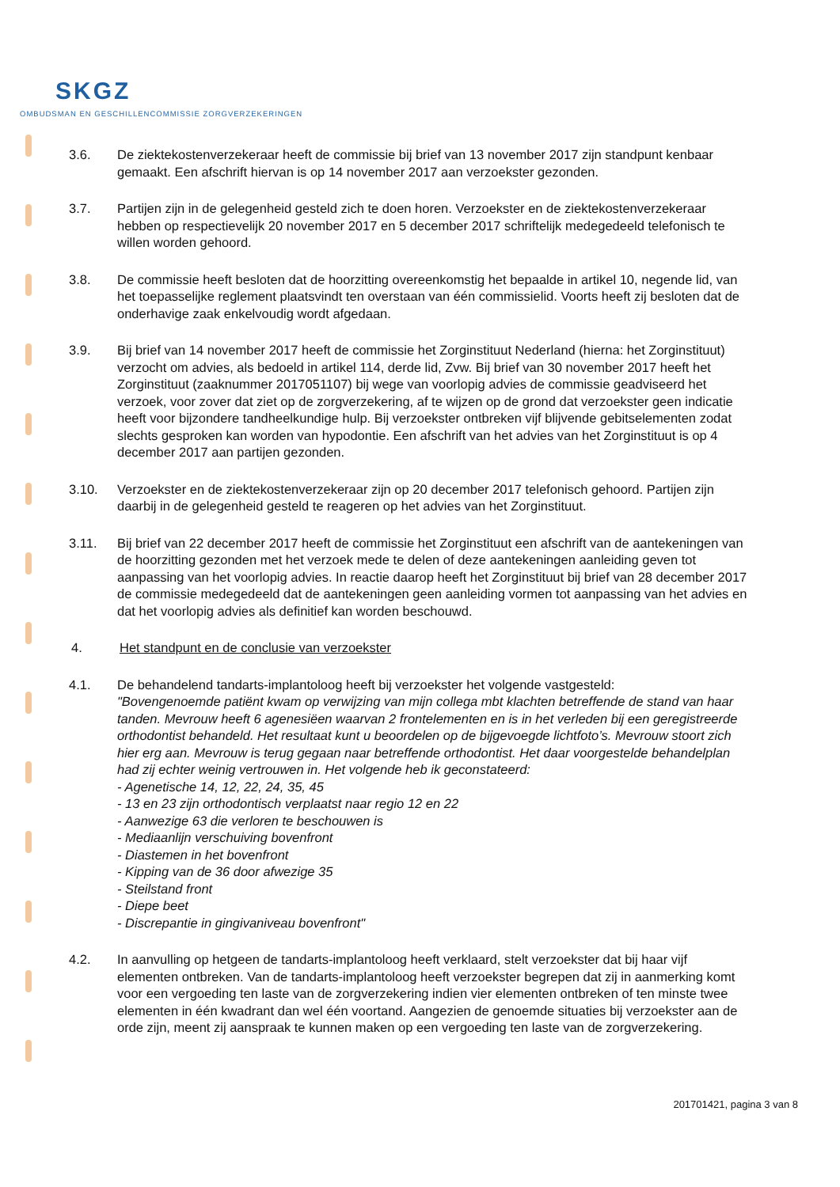SKGZ
OMBUDSMAN EN GESCHILLENCOMMISSIE ZORGVERZEKERINGEN
3.6. De ziektekostenverzekeraar heeft de commissie bij brief van 13 november 2017 zijn standpunt kenbaar gemaakt. Een afschrift hiervan is op 14 november 2017 aan verzoekster gezonden.
3.7. Partijen zijn in de gelegenheid gesteld zich te doen horen. Verzoekster en de ziektekostenverzekeraar hebben op respectievelijk 20 november 2017 en 5 december 2017 schriftelijk medegedeeld telefonisch te willen worden gehoord.
3.8. De commissie heeft besloten dat de hoorzitting overeenkomstig het bepaalde in artikel 10, negende lid, van het toepasselijke reglement plaatsvindt ten overstaan van één commissielid. Voorts heeft zij besloten dat de onderhavige zaak enkelvoudig wordt afgedaan.
3.9. Bij brief van 14 november 2017 heeft de commissie het Zorginstituut Nederland (hierna: het Zorginstituut) verzocht om advies, als bedoeld in artikel 114, derde lid, Zvw. Bij brief van 30 november 2017 heeft het Zorginstituut (zaaknummer 2017051107) bij wege van voorlopig advies de commissie geadviseerd het verzoek, voor zover dat ziet op de zorgverzekering, af te wijzen op de grond dat verzoekster geen indicatie heeft voor bijzondere tandheelkundige hulp. Bij verzoekster ontbreken vijf blijvende gebitselementen zodat slechts gesproken kan worden van hypodontie. Een afschrift van het advies van het Zorginstituut is op 4 december 2017 aan partijen gezonden.
3.10. Verzoekster en de ziektekostenverzekeraar zijn op 20 december 2017 telefonisch gehoord. Partijen zijn daarbij in de gelegenheid gesteld te reageren op het advies van het Zorginstituut.
3.11. Bij brief van 22 december 2017 heeft de commissie het Zorginstituut een afschrift van de aantekeningen van de hoorzitting gezonden met het verzoek mede te delen of deze aantekeningen aanleiding geven tot aanpassing van het voorlopig advies. In reactie daarop heeft het Zorginstituut bij brief van 28 december 2017 de commissie medegedeeld dat de aantekeningen geen aanleiding vormen tot aanpassing van het advies en dat het voorlopig advies als definitief kan worden beschouwd.
4. Het standpunt en de conclusie van verzoekster
4.1. De behandelend tandarts-implantoloog heeft bij verzoekster het volgende vastgesteld:
"Bovengenoemde patiënt kwam op verwijzing van mijn collega mbt klachten betreffende de stand van haar tanden. Mevrouw heeft 6 agenesiëen waarvan 2 frontelementen en is in het verleden bij een geregistreerde orthodontist behandeld. Het resultaat kunt u beoordelen op de bijgevoegde lichtfoto’s. Mevrouw stoort zich hier erg aan. Mevrouw is terug gegaan naar betreffende orthodontist. Het daar voorgestelde behandelplan had zij echter weinig vertrouwen in. Het volgende heb ik geconstateerd:
- Agenetische 14, 12, 22, 24, 35, 45
- 13 en 23 zijn orthodontisch verplaatst naar regio 12 en 22
- Aanwezige 63 die verloren te beschouwen is
- Mediaanlijn verschuiving bovenfront
- Diastemen in het bovenfront
- Kipping van de 36 door afwezige 35
- Steilstand front
- Diepe beet
- Discrepantie in gingivaniveau bovenfront"
4.2. In aanvulling op hetgeen de tandarts-implantoloog heeft verklaard, stelt verzoekster dat bij haar vijf elementen ontbreken. Van de tandarts-implantoloog heeft verzoekster begrepen dat zij in aanmerking komt voor een vergoeding ten laste van de zorgverzekering indien vier elementen ontbreken of ten minste twee elementen in één kwadrant dan wel één voortand. Aangezien de genoemde situaties bij verzoekster aan de orde zijn, meent zij aanspraak te kunnen maken op een vergoeding ten laste van de zorgverzekering.
201701421, pagina 3 van 8